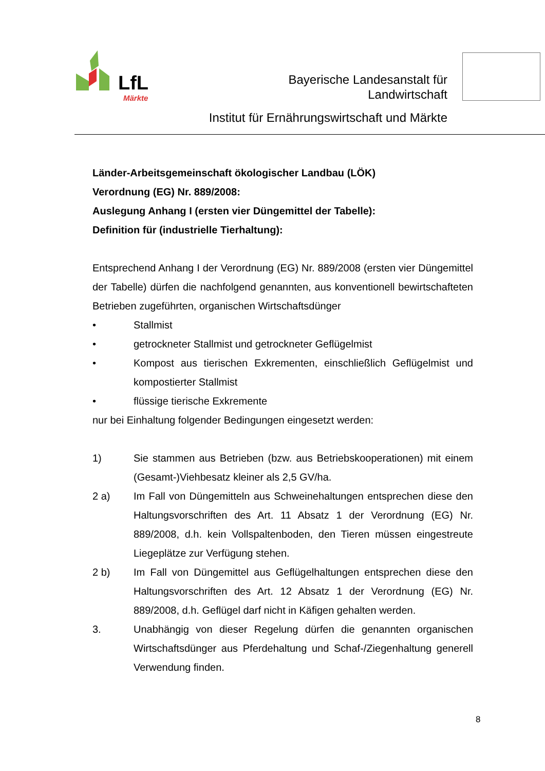LfL
Märkte
Bayerische Landesanstalt für
Landwirtschaft
Institut für Ernährungswirtschaft und Märkte
Länder-Arbeitsgemeinschaft ökologischer Landbau (LÖK)
Verordnung (EG) Nr. 889/2008:
Auslegung Anhang I (ersten vier Düngemittel der Tabelle):
Definition für (industrielle Tierhaltung):
Entsprechend Anhang I der Verordnung (EG) Nr. 889/2008 (ersten vier Düngemittel der Tabelle) dürfen die nachfolgend genannten, aus konventionell bewirtschafteten Betrieben zugeführten, organischen Wirtschaftsdünger
• Stallmist
• getrockneter Stallmist und getrockneter Geflügelmist
• Kompost aus tierischen Exkrementen, einschließlich Geflügelmist und kompostierter Stallmist
• flüssige tierische Exkremente
nur bei Einhaltung folgender Bedingungen eingesetzt werden:
1) Sie stammen aus Betrieben (bzw. aus Betriebskooperationen) mit einem (Gesamt-)Viehbesatz kleiner als 2,5 GV/ha.
2 a) Im Fall von Düngemitteln aus Schweinehaltungen entsprechen diese den Haltungsvorschriften des Art. 11 Absatz 1 der Verordnung (EG) Nr. 889/2008, d.h. kein Vollspaltenboden, den Tieren müssen eingestreute Liegeplätze zur Verfügung stehen.
2 b) Im Fall von Düngemittel aus Geflügelhaltungen entsprechen diese den Haltungsvorschriften des Art. 12 Absatz 1 der Verordnung (EG) Nr. 889/2008, d.h. Geflügel darf nicht in Käfigen gehalten werden.
3. Unabhängig von dieser Regelung dürfen die genannten organischen Wirtschaftsdünger aus Pferdehaltung und Schaf-/Ziegenhaltung generell Verwendung finden.
8